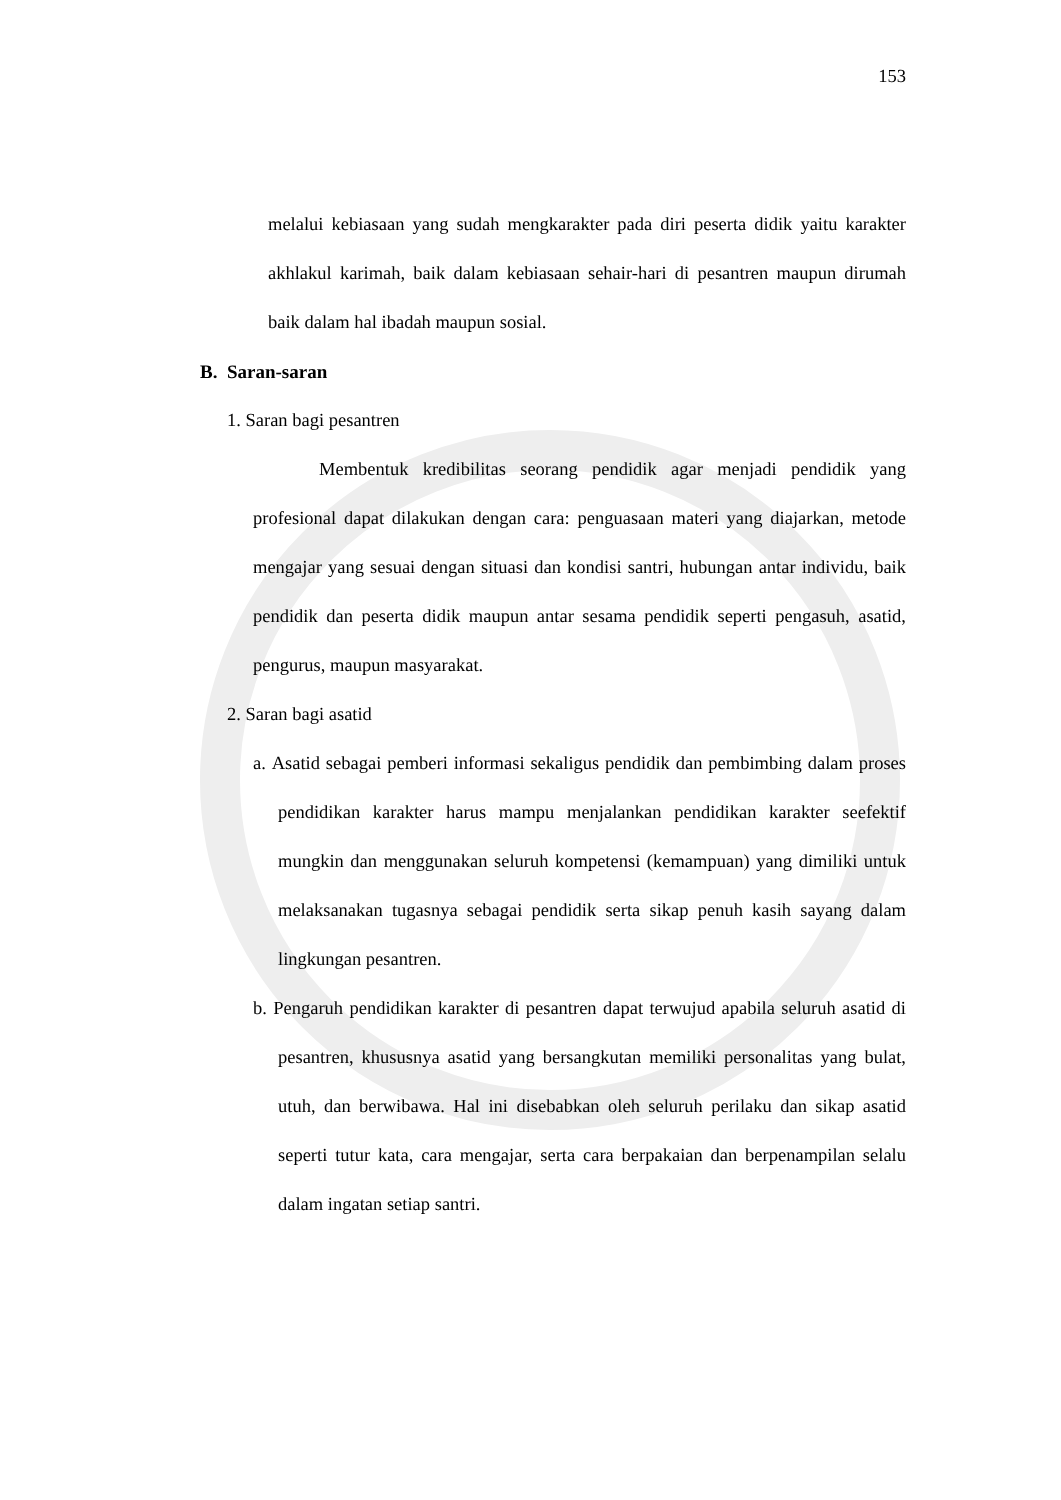153
melalui kebiasaan yang sudah mengkarakter pada diri peserta didik yaitu karakter akhlakul karimah, baik dalam kebiasaan sehair-hari di pesantren maupun dirumah baik dalam hal ibadah maupun sosial.
B. Saran-saran
1. Saran bagi pesantren
Membentuk kredibilitas seorang pendidik agar menjadi pendidik yang profesional dapat dilakukan dengan cara: penguasaan materi yang diajarkan, metode mengajar yang sesuai dengan situasi dan kondisi santri, hubungan antar individu, baik pendidik dan peserta didik maupun antar sesama pendidik seperti pengasuh, asatid, pengurus, maupun masyarakat.
2. Saran bagi asatid
a. Asatid sebagai pemberi informasi sekaligus pendidik dan pembimbing dalam proses pendidikan karakter harus mampu menjalankan pendidikan karakter seefektif mungkin dan menggunakan seluruh kompetensi (kemampuan) yang dimiliki untuk melaksanakan tugasnya sebagai pendidik serta sikap penuh kasih sayang dalam lingkungan pesantren.
b. Pengaruh pendidikan karakter di pesantren dapat terwujud apabila seluruh asatid di pesantren, khususnya asatid yang bersangkutan memiliki personalitas yang bulat, utuh, dan berwibawa. Hal ini disebabkan oleh seluruh perilaku dan sikap asatid seperti tutur kata, cara mengajar, serta cara berpakaian dan berpenampilan selalu dalam ingatan setiap santri.